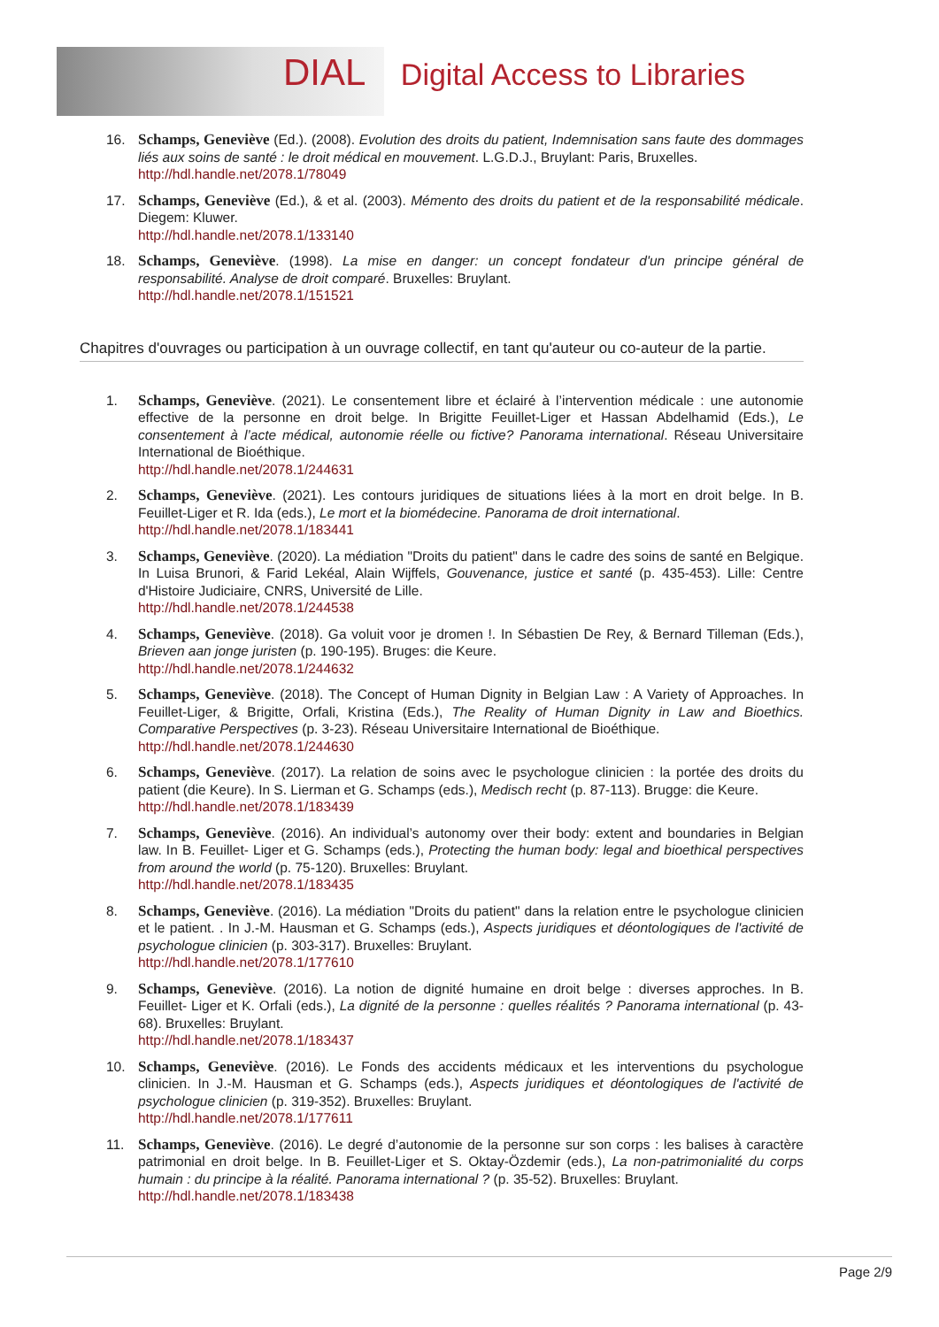DIAL Digital Access to Libraries
16. Schamps, Geneviève (Ed.). (2008). Evolution des droits du patient, Indemnisation sans faute des dommages liés aux soins de santé : le droit médical en mouvement. L.G.D.J., Bruylant: Paris, Bruxelles.
http://hdl.handle.net/2078.1/78049
17. Schamps, Geneviève (Ed.), & et al. (2003). Mémento des droits du patient et de la responsabilité médicale. Diegem: Kluwer.
http://hdl.handle.net/2078.1/133140
18. Schamps, Geneviève. (1998). La mise en danger: un concept fondateur d'un principe général de responsabilité. Analyse de droit comparé. Bruxelles: Bruylant.
http://hdl.handle.net/2078.1/151521
Chapitres d'ouvrages ou participation à un ouvrage collectif, en tant qu'auteur ou co-auteur de la partie.
1. Schamps, Geneviève. (2021). Le consentement libre et éclairé à l’intervention médicale : une autonomie effective de la personne en droit belge. In Brigitte Feuillet-Liger et Hassan Abdelhamid (Eds.), Le consentement à l’acte médical, autonomie réelle ou fictive? Panorama international. Réseau Universitaire International de Bioéthique.
http://hdl.handle.net/2078.1/244631
2. Schamps, Geneviève. (2021). Les contours juridiques de situations liées à la mort en droit belge. In B. Feuillet-Liger et R. Ida (eds.), Le mort et la biomédecine. Panorama de droit international.
http://hdl.handle.net/2078.1/183441
3. Schamps, Geneviève. (2020). La médiation "Droits du patient" dans le cadre des soins de santé en Belgique. In Luisa Brunori, & Farid Lekéal, Alain Wijffels, Gouvenance, justice et santé (p. 435-453). Lille: Centre d'Histoire Judiciaire, CNRS, Université de Lille.
http://hdl.handle.net/2078.1/244538
4. Schamps, Geneviève. (2018). Ga voluit voor je dromen !. In Sébastien De Rey, & Bernard Tilleman (Eds.), Brieven aan jonge juristen (p. 190-195). Bruges: die Keure.
http://hdl.handle.net/2078.1/244632
5. Schamps, Geneviève. (2018). The Concept of Human Dignity in Belgian Law : A Variety of Approaches. In Feuillet-Liger, & Brigitte, Orfali, Kristina (Eds.), The Reality of Human Dignity in Law and Bioethics. Comparative Perspectives (p. 3-23). Réseau Universitaire International de Bioéthique.
http://hdl.handle.net/2078.1/244630
6. Schamps, Geneviève. (2017). La relation de soins avec le psychologue clinicien : la portée des droits du patient (die Keure). In S. Lierman et G. Schamps (eds.), Medisch recht (p. 87-113). Brugge: die Keure.
http://hdl.handle.net/2078.1/183439
7. Schamps, Geneviève. (2016). An individual’s autonomy over their body: extent and boundaries in Belgian law. In B. Feuillet- Liger et G. Schamps (eds.), Protecting the human body: legal and bioethical perspectives from around the world (p. 75-120). Bruxelles: Bruylant.
http://hdl.handle.net/2078.1/183435
8. Schamps, Geneviève. (2016). La médiation "Droits du patient" dans la relation entre le psychologue clinicien et le patient. . In J.-M. Hausman et G. Schamps (eds.), Aspects juridiques et déontologiques de l'activité de psychologue clinicien (p. 303-317). Bruxelles: Bruylant.
http://hdl.handle.net/2078.1/177610
9. Schamps, Geneviève. (2016). La notion de dignité humaine en droit belge : diverses approches. In B. Feuillet- Liger et K. Orfali (eds.), La dignité de la personne : quelles réalités ? Panorama international (p. 43-68). Bruxelles: Bruylant.
http://hdl.handle.net/2078.1/183437
10. Schamps, Geneviève. (2016). Le Fonds des accidents médicaux et les interventions du psychologue clinicien. In J.-M. Hausman et G. Schamps (eds.), Aspects juridiques et déontologiques de l'activité de psychologue clinicien (p. 319-352). Bruxelles: Bruylant.
http://hdl.handle.net/2078.1/177611
11. Schamps, Geneviève. (2016). Le degré d’autonomie de la personne sur son corps : les balises à caractère patrimonial en droit belge. In B. Feuillet-Liger et S. Oktay-Özdemir (eds.), La non-patrimonialité du corps humain : du principe à la réalité. Panorama international ? (p. 35-52). Bruxelles: Bruylant.
http://hdl.handle.net/2078.1/183438
Page 2/9